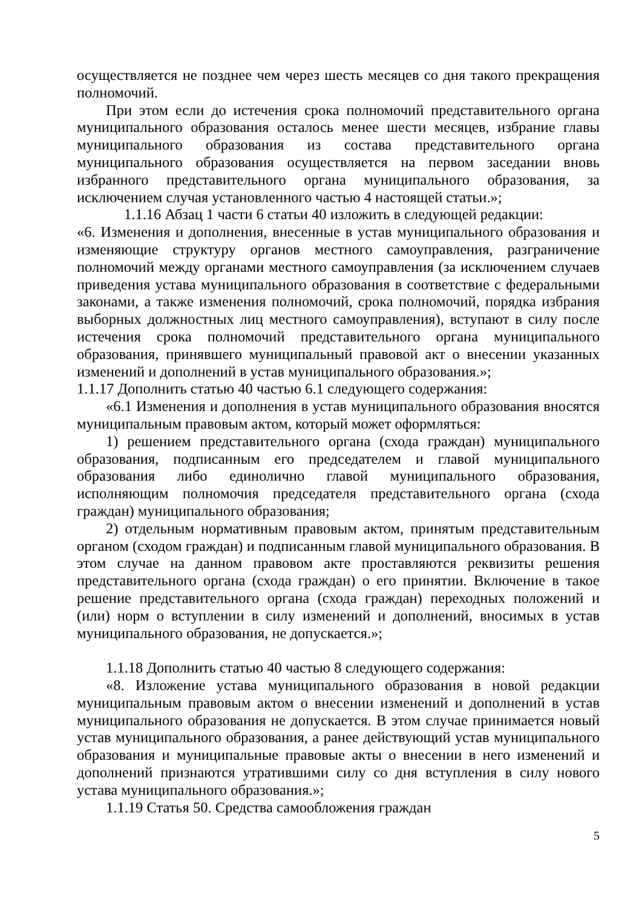осуществляется не позднее чем через шесть месяцев со дня такого прекращения полномочий.
При этом если до истечения срока полномочий представительного органа муниципального образования осталось менее шести месяцев, избрание главы муниципального образования из состава представительного органа муниципального образования осуществляется на первом заседании вновь избранного представительного органа муниципального образования, за исключением случая установленного частью 4 настоящей статьи.»;
1.1.16 Абзац 1 части 6 статьи 40 изложить в следующей редакции:
«6. Изменения и дополнения, внесенные в устав муниципального образования и изменяющие структуру органов местного самоуправления, разграничение полномочий между органами местного самоуправления (за исключением случаев приведения устава муниципального образования в соответствие с федеральными законами, а также изменения полномочий, срока полномочий, порядка избрания выборных должностных лиц местного самоуправления), вступают в силу после истечения срока полномочий представительного органа муниципального образования, принявшего муниципальный правовой акт о внесении указанных изменений и дополнений в устав муниципального образования.»;
1.1.17 Дополнить статью 40 частью 6.1 следующего содержания:
«6.1 Изменения и дополнения в устав муниципального образования вносятся муниципальным правовым актом, который может оформляться:
1) решением представительного органа (схода граждан) муниципального образования, подписанным его председателем и главой муниципального образования либо единолично главой муниципального образования, исполняющим полномочия председателя представительного органа (схода граждан) муниципального образования;
2) отдельным нормативным правовым актом, принятым представительным органом (сходом граждан) и подписанным главой муниципального образования. В этом случае на данном правовом акте проставляются реквизиты решения представительного органа (схода граждан) о его принятии. Включение в такое решение представительного органа (схода граждан) переходных положений и (или) норм о вступлении в силу изменений и дополнений, вносимых в устав муниципального образования, не допускается.»;
1.1.18 Дополнить статью 40 частью 8 следующего содержания:
«8. Изложение устава муниципального образования в новой редакции муниципальным правовым актом о внесении изменений и дополнений в устав муниципального образования не допускается. В этом случае принимается новый устав муниципального образования, а ранее действующий устав муниципального образования и муниципальные правовые акты о внесении в него изменений и дополнений признаются утратившими силу со дня вступления в силу нового устава муниципального образования.»;
1.1.19 Статья 50. Средства самообложения граждан
5